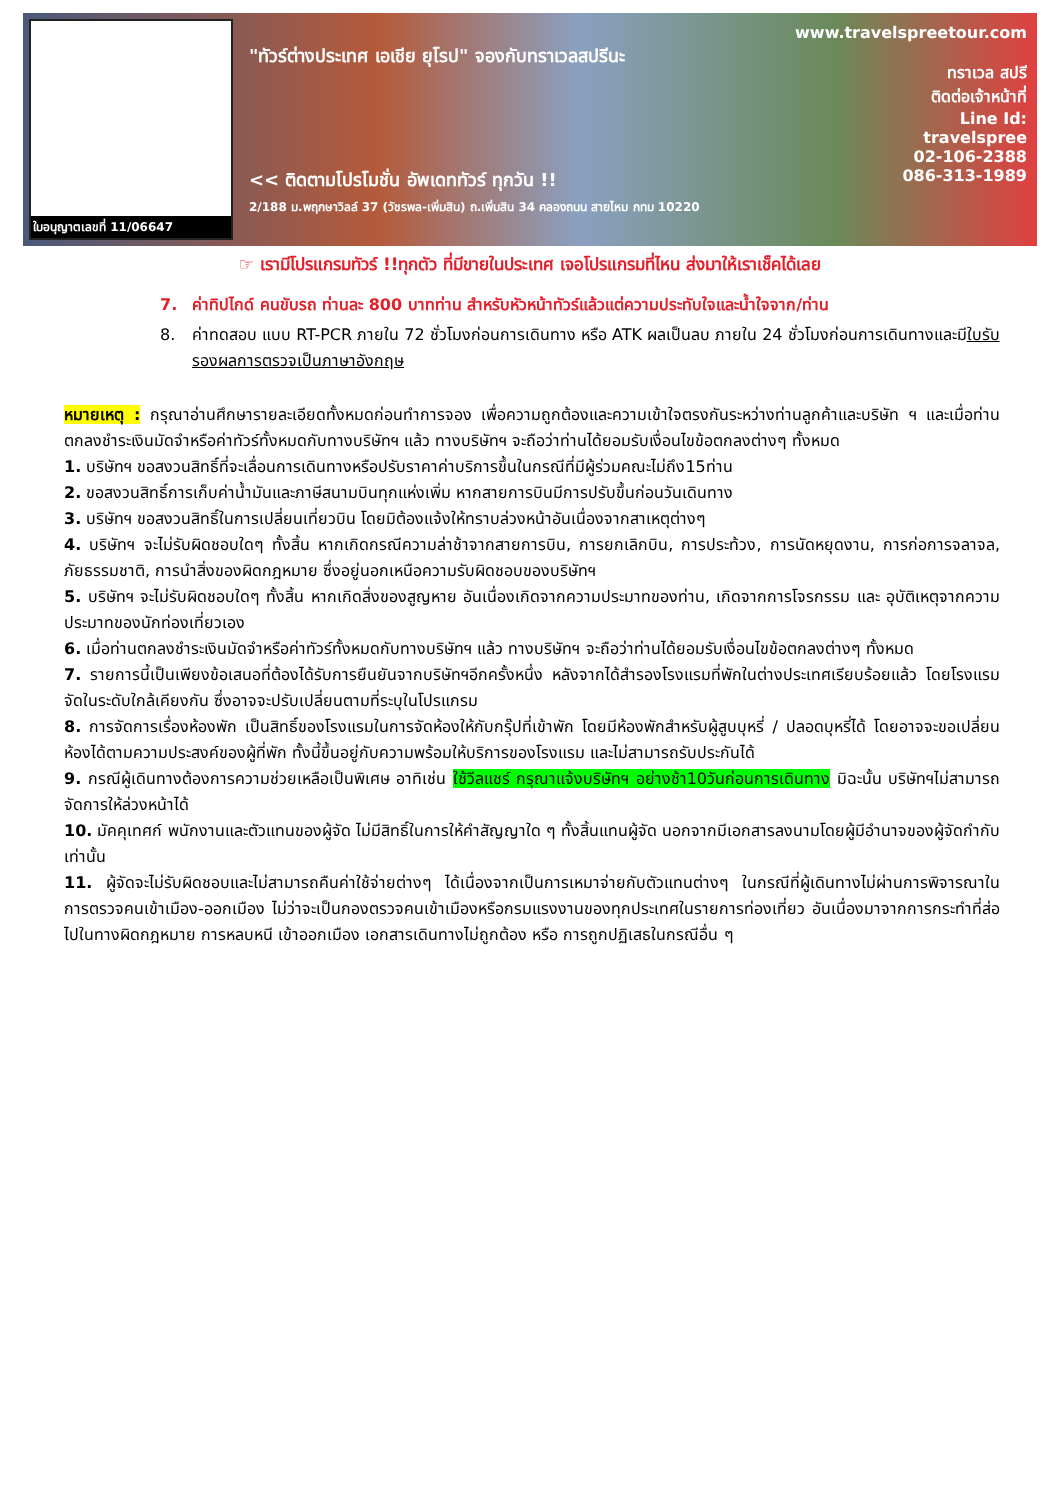ใบอนุญาตเลขที่ 11/06647
"ทัวร์ต่างประเทศ เอเชีย ยุโรป" จองกับทราเวลสปรีนะ
<< ติดตามโปรโมชั่น อัพเดททัวร์ ทุกวัน !!
2/188 ม.พฤกษาวิลล์ 37 (วัชรพล-เพิ่มสิน) ถ.เพิ่มสิน 34 คลองถนน สายไหม กทม 10220
www.travelspreetour.com
ทราเวล สปรี
ติดต่อเจ้าหน้าที่
Line Id:
travelspree
02-106-2388
086-313-1989
☞ เรามีโปรแกรมทัวร์ !!ทุกตัว ที่มีขายในประเทศ เจอโปรแกรมที่ไหน ส่งมาให้เราเช็คได้เลย
7. ค่าทิปไกด์ คนขับรถ ท่านละ 800 บาทท่าน สำหรับหัวหน้าทัวร์แล้วแต่ความประทับใจและน้ำใจจาก/ท่าน
8. ค่าทดสอบ แบบ RT-PCR ภายใน 72 ชั่วโมงก่อนการเดินทาง หรือ ATK ผลเป็นลบ ภายใน 24 ชั่วโมงก่อนการเดินทางและมีใบรับรองผลการตรวจเป็นภาษาอังกฤษ
หมายเหตุ : กรุณาอ่านศึกษารายละเอียดทั้งหมดก่อนทำการจอง เพื่อความถูกต้องและความเข้าใจตรงกันระหว่างท่านลูกค้าและบริษัท ฯ และเมื่อท่านตกลงชำระเงินมัดจำหรือค่าทัวร์ทั้งหมดกับทางบริษัทฯ แล้ว ทางบริษัทฯ จะถือว่าท่านได้ยอมรับเงื่อนไขข้อตกลงต่างๆ ทั้งหมด
1. บริษัทฯ ขอสงวนสิทธิ์ที่จะเลื่อนการเดินทางหรือปรับราคาค่าบริการขึ้นในกรณีที่มีผู้ร่วมคณะไม่ถึง15ท่าน
2. ขอสงวนสิทธิ์การเก็บค่าน้ำมันและภาษีสนามบินทุกแห่งเพิ่ม หากสายการบินมีการปรับขึ้นก่อนวันเดินทาง
3. บริษัทฯ ขอสงวนสิทธิ์ในการเปลี่ยนเที่ยวบิน โดยมิต้องแจ้งให้ทราบล่วงหน้าอันเนื่องจากสาเหตุต่างๆ
4. บริษัทฯ จะไม่รับผิดชอบใดๆ ทั้งสิ้น หากเกิดกรณีความล่าช้าจากสายการบิน, การยกเลิกบิน, การประท้วง, การนัดหยุดงาน, การก่อการจลาจล, ภัยธรรมชาติ, การนำสิ่งของผิดกฎหมาย ซึ่งอยู่นอกเหนือความรับผิดชอบของบริษัทฯ
5. บริษัทฯ จะไม่รับผิดชอบใดๆ ทั้งสิ้น หากเกิดสิ่งของสูญหาย อันเนื่องเกิดจากความประมาทของท่าน, เกิดจากการโจรกรรม และ อุบัติเหตุจากความประมาทของนักท่องเที่ยวเอง
6. เมื่อท่านตกลงชำระเงินมัดจำหรือค่าทัวร์ทั้งหมดกับทางบริษัทฯ แล้ว ทางบริษัทฯ จะถือว่าท่านได้ยอมรับเงื่อนไขข้อตกลงต่างๆ ทั้งหมด
7. รายการนี้เป็นเพียงข้อเสนอที่ต้องได้รับการยืนยันจากบริษัทฯอีกครั้งหนึ่ง หลังจากได้สำรองโรงแรมที่พักในต่างประเทศเรียบร้อยแล้ว โดยโรงแรมจัดในระดับใกล้เคียงกัน ซึ่งอาจจะปรับเปลี่ยนตามที่ระบุในโปรแกรม
8. การจัดการเรื่องห้องพัก เป็นสิทธิ์ของโรงแรมในการจัดห้องให้กับกรุ๊ปที่เข้าพัก โดยมีห้องพักสำหรับผู้สูบบุหรี่ / ปลอดบุหรี่ได้ โดยอาจจะขอเปลี่ยนห้องได้ตามความประสงค์ของผู้ที่พัก ทั้งนี้ขึ้นอยู่กับความพร้อมให้บริการของโรงแรม และไม่สามารถรับประกันได้
9. กรณีผู้เดินทางต้องการความช่วยเหลือเป็นพิเศษ อาทิเช่น ใช้วีลแชร์ กรุณาแจ้งบริษัทฯ อย่างช้า10วันก่อนการเดินทาง มิฉะนั้น บริษัทฯไม่สามารถจัดการให้ล่วงหน้าได้
10. มัคคุเทศก์ พนักงานและตัวแทนของผู้จัด ไม่มีสิทธิ์ในการให้คำสัญญาใด ๆ ทั้งสิ้นแทนผู้จัด นอกจากมีเอกสารลงนามโดยผู้มีอำนาจของผู้จัดกำกับเท่านั้น
11. ผู้จัดจะไม่รับผิดชอบและไม่สามารถคืนค่าใช้จ่ายต่างๆ ได้เนื่องจากเป็นการเหมาจ่ายกับตัวแทนต่างๆ ในกรณีที่ผู้เดินทางไม่ผ่านการพิจารณาในการตรวจคนเข้าเมือง-ออกเมือง ไม่ว่าจะเป็นกองตรวจคนเข้าเมืองหรือกรมแรงงานของทุกประเทศในรายการท่องเที่ยว อันเนื่องมาจากการกระทำที่ส่อไปในทางผิดกฎหมาย การหลบหนี เข้าออกเมือง เอกสารเดินทางไม่ถูกต้อง หรือ การถูกปฏิเสธในกรณีอื่น ๆ